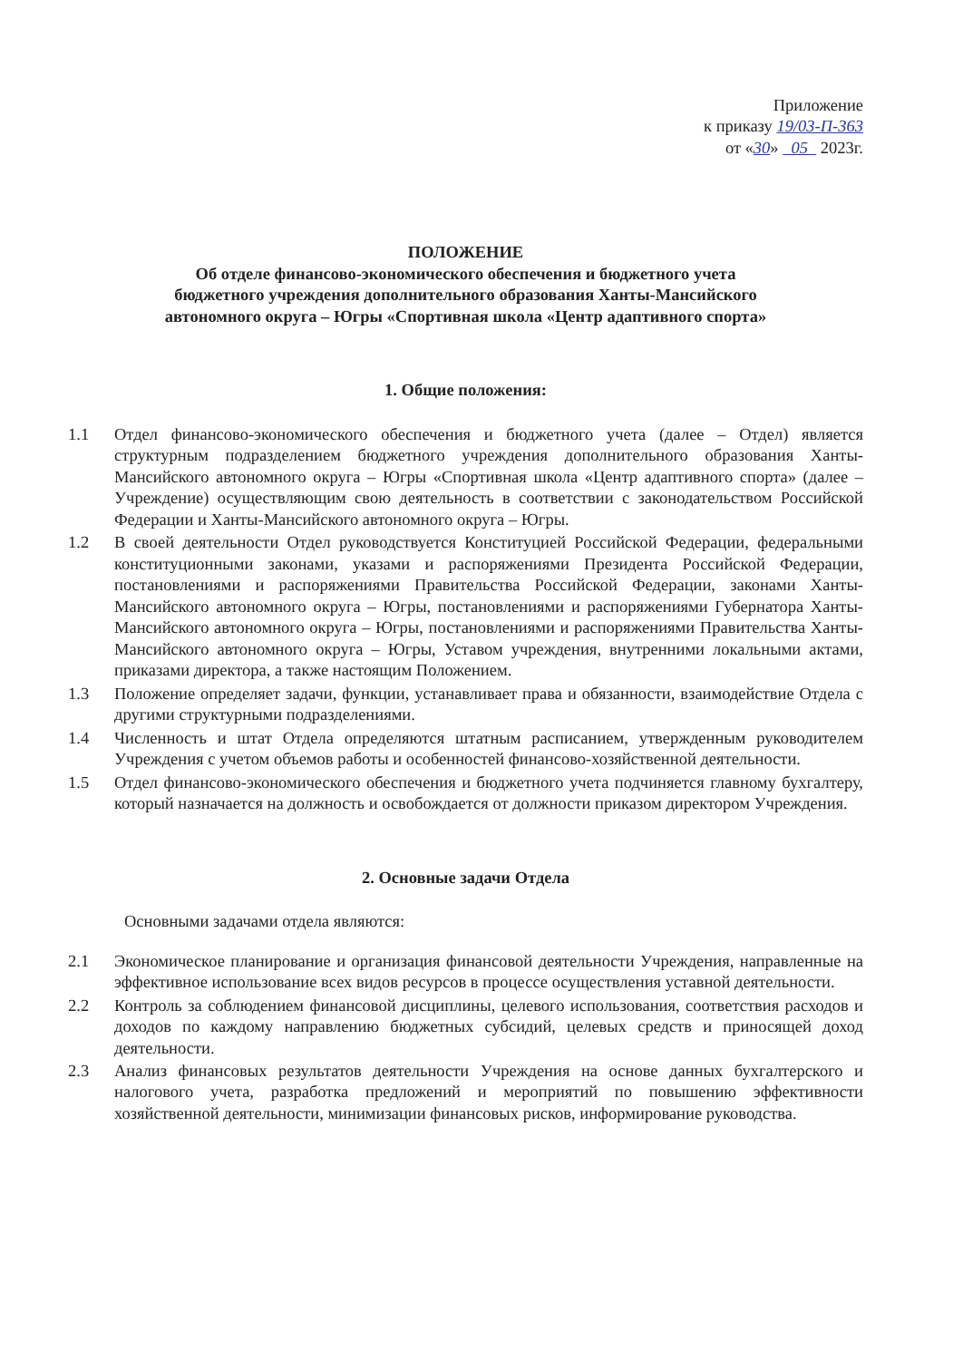Приложение
к приказу 19/03-П-363
от «30» 05 2023г.
ПОЛОЖЕНИЕ
Об отделе финансово-экономического обеспечения и бюджетного учета
бюджетного учреждения дополнительного образования Ханты-Мансийского
автономного округа – Югры «Спортивная школа «Центр адаптивного спорта»
1. Общие положения:
1.1 Отдел финансово-экономического обеспечения и бюджетного учета (далее – Отдел) является структурным подразделением бюджетного учреждения дополнительного образования Ханты-Мансийского автономного округа – Югры «Спортивная школа «Центр адаптивного спорта» (далее – Учреждение) осуществляющим свою деятельность в соответствии с законодательством Российской Федерации и Ханты-Мансийского автономного округа – Югры.
1.2 В своей деятельности Отдел руководствуется Конституцией Российской Федерации, федеральными конституционными законами, указами и распоряжениями Президента Российской Федерации, постановлениями и распоряжениями Правительства Российской Федерации, законами Ханты-Мансийского автономного округа – Югры, постановлениями и распоряжениями Губернатора Ханты-Мансийского автономного округа – Югры, постановлениями и распоряжениями Правительства Ханты-Мансийского автономного округа – Югры, Уставом учреждения, внутренними локальными актами, приказами директора, а также настоящим Положением.
1.3 Положение определяет задачи, функции, устанавливает права и обязанности, взаимодействие Отдела с другими структурными подразделениями.
1.4 Численность и штат Отдела определяются штатным расписанием, утвержденным руководителем Учреждения с учетом объемов работы и особенностей финансово-хозяйственной деятельности.
1.5 Отдел финансово-экономического обеспечения и бюджетного учета подчиняется главному бухгалтеру, который назначается на должность и освобождается от должности приказом директором Учреждения.
2. Основные задачи Отдела
Основными задачами отдела являются:
2.1 Экономическое планирование и организация финансовой деятельности Учреждения, направленные на эффективное использование всех видов ресурсов в процессе осуществления уставной деятельности.
2.2 Контроль за соблюдением финансовой дисциплины, целевого использования, соответствия расходов и доходов по каждому направлению бюджетных субсидий, целевых средств и приносящей доход деятельности.
2.3 Анализ финансовых результатов деятельности Учреждения на основе данных бухгалтерского и налогового учета, разработка предложений и мероприятий по повышению эффективности хозяйственной деятельности, минимизации финансовых рисков, информирование руководства.